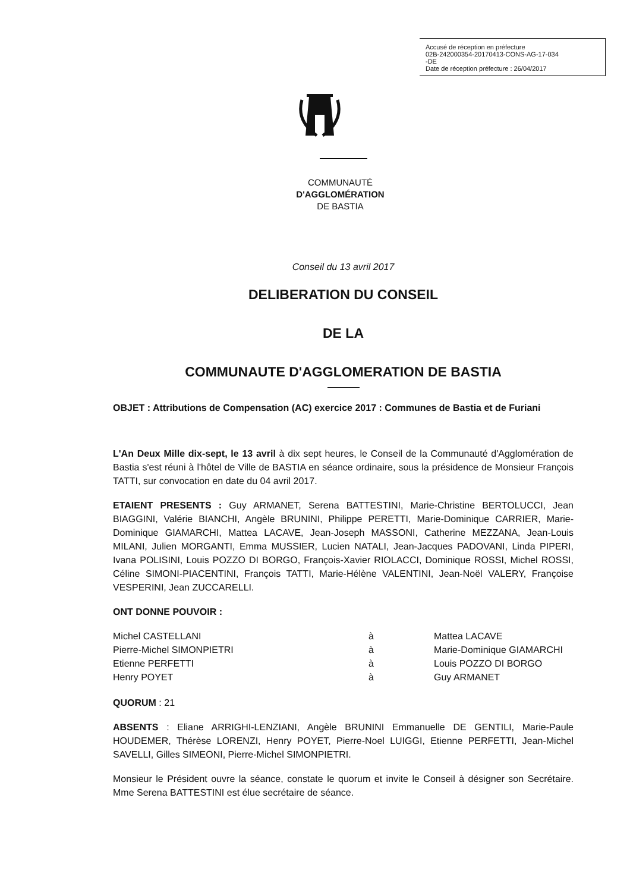Accusé de réception en préfecture
02B-242000354-20170413-CONS-AG-17-034
-DE
Date de réception préfecture : 26/04/2017
COMMUNAUTÉ
D'AGGLOMÉRATION
DE BASTIA
Conseil du 13 avril 2017
DELIBERATION DU CONSEIL
DE LA
COMMUNAUTE D'AGGLOMERATION DE BASTIA
OBJET : Attributions de Compensation (AC) exercice 2017 : Communes de Bastia et de Furiani
L'An Deux Mille dix-sept, le 13 avril à dix sept heures, le Conseil de la Communauté d'Agglomération de Bastia s'est réuni à l'hôtel de Ville de BASTIA en séance ordinaire, sous la présidence de Monsieur François TATTI, sur convocation en date du 04 avril 2017.
ETAIENT PRESENTS : Guy ARMANET, Serena BATTESTINI, Marie-Christine BERTOLUCCI, Jean BIAGGINI, Valérie BIANCHI, Angèle BRUNINI, Philippe PERETTI, Marie-Dominique CARRIER, Marie-Dominique GIAMARCHI, Mattea LACAVE, Jean-Joseph MASSONI, Catherine MEZZANA, Jean-Louis MILANI, Julien MORGANTI, Emma MUSSIER, Lucien NATALI, Jean-Jacques PADOVANI, Linda PIPERI, Ivana POLISINI, Louis POZZO DI BORGO, François-Xavier RIOLACCI, Dominique ROSSI, Michel ROSSI, Céline SIMONI-PIACENTINI, François TATTI, Marie-Hélène VALENTINI, Jean-Noël VALERY, Françoise VESPERINI, Jean ZUCCARELLI.
ONT DONNE POUVOIR :
Michel CASTELLANI à Mattea LACAVE
Pierre-Michel SIMONPIETRI à Marie-Dominique GIAMARCHI
Etienne PERFETTI à Louis POZZO DI BORGO
Henry POYET à Guy ARMANET
QUORUM : 21
ABSENTS : Eliane ARRIGHI-LENZIANI, Angèle BRUNINI Emmanuelle DE GENTILI, Marie-Paule HOUDEMER, Thérèse LORENZI, Henry POYET, Pierre-Noel LUIGGI, Etienne PERFETTI, Jean-Michel SAVELLI, Gilles SIMEONI, Pierre-Michel SIMONPIETRI.
Monsieur le Président ouvre la séance, constate le quorum et invite le Conseil à désigner son Secrétaire. Mme Serena BATTESTINI est élue secrétaire de séance.